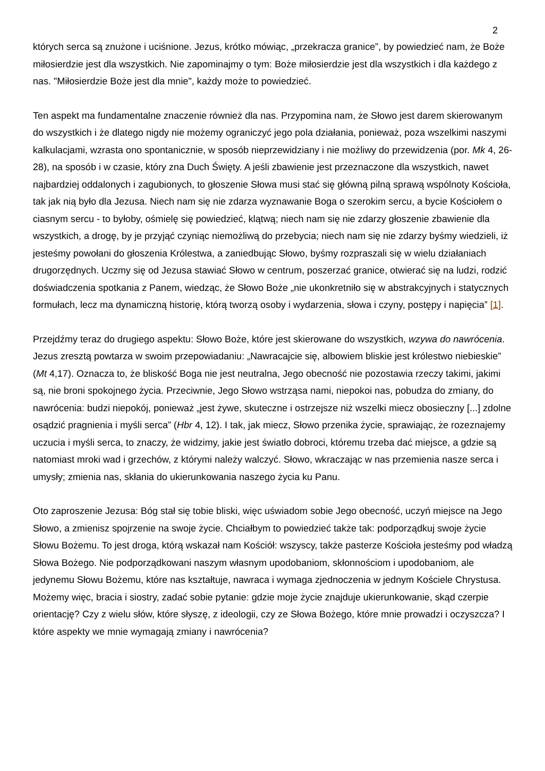2
których serca są znużone i uciśnione. Jezus, krótko mówiąc, „przekracza granice”, by powiedzieć nam, że Boże miłosierdzie jest dla wszystkich. Nie zapominajmy o tym: Boże miłosierdzie jest dla wszystkich i dla każdego z nas. "Miłosierdzie Boże jest dla mnie", każdy może to powiedzieć.
Ten aspekt ma fundamentalne znaczenie również dla nas. Przypomina nam, że Słowo jest darem skierowanym do wszystkich i że dlatego nigdy nie możemy ograniczyć jego pola działania, ponieważ, poza wszelkimi naszymi kalkulacjami, wzrasta ono spontanicznie, w sposób nieprzewidziany i nie możliwy do przewidzenia (por. Mk 4, 26-28), na sposób i w czasie, który zna Duch Święty. A jeśli zbawienie jest przeznaczone dla wszystkich, nawet najbardziej oddalonych i zagubionych, to głoszenie Słowa musi stać się główną pilną sprawą wspólnoty Kościoła, tak jak nią było dla Jezusa. Niech nam się nie zdarza wyznawanie Boga o szerokim sercu, a bycie Kościołem o ciasnym sercu - to byłoby, ośmielę się powiedzieć, klątwą; niech nam się nie zdarzy głoszenie zbawienie dla wszystkich, a drogę, by je przyjąć czyniąc niemożliwą do przebycia; niech nam się nie zdarzy byśmy wiedzieli, iż jesteśmy powołani do głoszenia Królestwa, a zaniedbując Słowo, byśmy rozpraszali się w wielu działaniach drugorzędnych. Uczmy się od Jezusa stawiać Słowo w centrum, poszerzać granice, otwierać się na ludzi, rodzić doświadczenia spotkania z Panem, wiedząc, że Słowo Boże „nie ukonkretniło się w abstrakcyjnych i statycznych formułach, lecz ma dynamiczną historię, którą tworzą osoby i wydarzenia, słowa i czyny, postępy i napięcia” [1].
Przejdźmy teraz do drugiego aspektu: Słowo Boże, które jest skierowane do wszystkich, wzywa do nawrócenia. Jezus zresztą powtarza w swoim przepowiadaniu: „Nawracajcie się, albowiem bliskie jest królestwo niebieskie” (Mt 4,17). Oznacza to, że bliskość Boga nie jest neutralna, Jego obecność nie pozostawia rzeczy takimi, jakimi są, nie broni spokojnego życia. Przeciwnie, Jego Słowo wstrząsa nami, niepokoi nas, pobudza do zmiany, do nawrócenia: budzi niepokój, ponieważ „jest żywe, skuteczne i ostrzejsze niż wszelki miecz obosieczny [...] zdolne osądzić pragnienia i myśli serca” (Hbr 4, 12). I tak, jak miecz, Słowo przenika życie, sprawiając, że rozeznajemy uczucia i myśli serca, to znaczy, że widzimy, jakie jest światło dobroci, któremu trzeba dać miejsce, a gdzie są natomiast mroki wad i grzechów, z którymi należy walczyć. Słowo, wkraczając w nas przemienia nasze serca i umysły; zmienia nas, skłania do ukierunkowania naszego życia ku Panu.
Oto zaproszenie Jezusa: Bóg stał się tobie bliski, więc uświadom sobie Jego obecność, uczyń miejsce na Jego Słowo, a zmienisz spojrzenie na swoje życie. Chciałbym to powiedzieć także tak: podporządkuj swoje życie Słowu Bożemu. To jest droga, którą wskazał nam Kościół: wszyscy, także pasterze Kościoła jesteśmy pod władzą Słowa Bożego. Nie podporządkowani naszym własnym upodobaniom, skłonnościom i upodobaniom, ale jedynemu Słowu Bożemu, które nas kształtuje, nawraca i wymaga zjednoczenia w jednym Kościele Chrystusa. Możemy więc, bracia i siostry, zadać sobie pytanie: gdzie moje życie znajduje ukierunkowanie, skąd czerpie orientację? Czy z wielu słów, które słyszę, z ideologii, czy ze Słowa Bożego, które mnie prowadzi i oczyszcza? I które aspekty we mnie wymagają zmiany i nawrócenia?